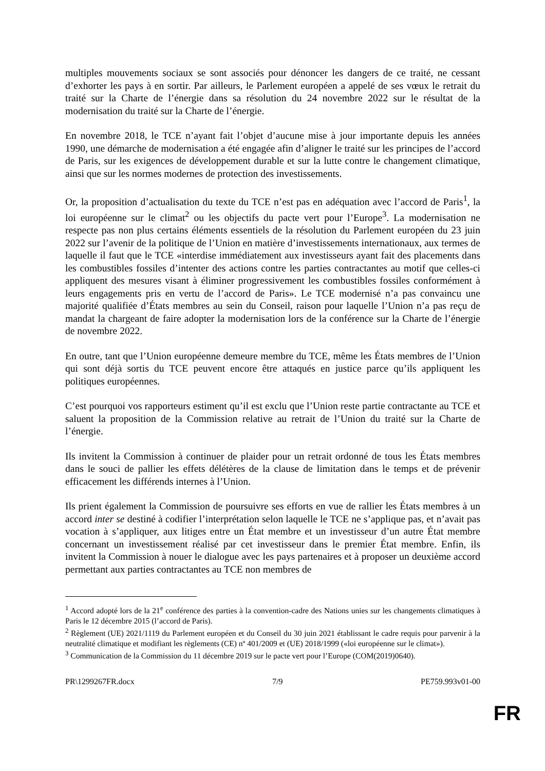multiples mouvements sociaux se sont associés pour dénoncer les dangers de ce traité, ne cessant d’exhorter les pays à en sortir. Par ailleurs, le Parlement européen a appelé de ses vœux le retrait du traité sur la Charte de l’énergie dans sa résolution du 24 novembre 2022 sur le résultat de la modernisation du traité sur la Charte de l’énergie.
En novembre 2018, le TCE n’ayant fait l’objet d’aucune mise à jour importante depuis les années 1990, une démarche de modernisation a été engagée afin d’aligner le traité sur les principes de l’accord de Paris, sur les exigences de développement durable et sur la lutte contre le changement climatique, ainsi que sur les normes modernes de protection des investissements.
Or, la proposition d’actualisation du texte du TCE n’est pas en adéquation avec l’accord de Paris<sup>1</sup>, la loi européenne sur le climat<sup>2</sup> ou les objectifs du pacte vert pour l’Europe<sup>3</sup>. La modernisation ne respecte pas non plus certains éléments essentiels de la résolution du Parlement européen du 23 juin 2022 sur l’avenir de la politique de l’Union en matière d’investissements internationaux, aux termes de laquelle il faut que le TCE «interdise immédiatement aux investisseurs ayant fait des placements dans les combustibles fossiles d’intenter des actions contre les parties contractantes au motif que celles-ci appliquent des mesures visant à éliminer progressivement les combustibles fossiles conformément à leurs engagements pris en vertu de l’accord de Paris». Le TCE modernisé n’a pas convaincu une majorité qualifiée d’États membres au sein du Conseil, raison pour laquelle l’Union n’a pas reçu de mandat la chargeant de faire adopter la modernisation lors de la conférence sur la Charte de l’énergie de novembre 2022.
En outre, tant que l’Union européenne demeure membre du TCE, même les États membres de l’Union qui sont déjà sortis du TCE peuvent encore être attaqués en justice parce qu’ils appliquent les politiques européennes.
C’est pourquoi vos rapporteurs estiment qu’il est exclu que l’Union reste partie contractante au TCE et saluent la proposition de la Commission relative au retrait de l’Union du traité sur la Charte de l’énergie.
Ils invitent la Commission à continuer de plaider pour un retrait ordonné de tous les États membres dans le souci de pallier les effets délétères de la clause de limitation dans le temps et de prévenir efficacement les différends internes à l’Union.
Ils prient également la Commission de poursuivre ses efforts en vue de rallier les États membres à un accord inter se destiné à codifier l’interprétation selon laquelle le TCE ne s’applique pas, et n’avait pas vocation à s’appliquer, aux litiges entre un État membre et un investisseur d’un autre État membre concernant un investissement réalisé par cet investisseur dans le premier État membre. Enfin, ils invitent la Commission à nouer le dialogue avec les pays partenaires et à proposer un deuxième accord permettant aux parties contractantes au TCE non membres de
<sup>1</sup> Accord adopté lors de la 21<sup>e</sup> conférence des parties à la convention-cadre des Nations unies sur les changements climatiques à Paris le 12 décembre 2015 (l’accord de Paris).
<sup>2</sup> Règlement (UE) 2021/1119 du Parlement européen et du Conseil du 30 juin 2021 établissant le cadre requis pour parvenir à la neutralité climatique et modifiant les règlements (CE) nº 401/2009 et (UE) 2018/1999 («loi européenne sur le climat»).
<sup>3</sup> Communication de la Commission du 11 décembre 2019 sur le pacte vert pour l’Europe (COM(2019)0640).
PR\1299267FR.docx 7/9 PE759.993v01-00
FR